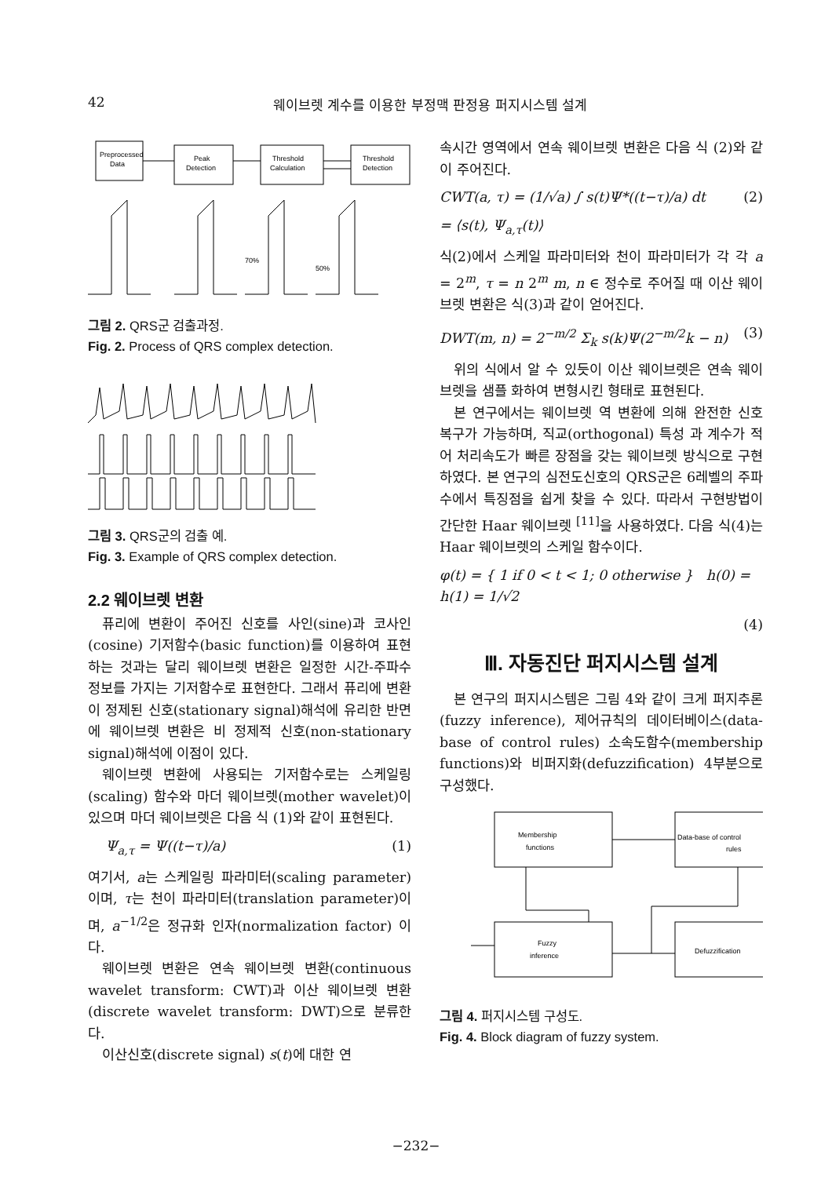42 웨이브렛 계수를 이용한 부정맥 판정용 퍼지시스템 설계
Preprocessed
Data
Peak
Detection
Threshold
Calculation
Threshold
Detection
70%
50%
그림 2. QRS군 검출과정.
Fig. 2. Process of QRS complex detection.
그림 3. QRS군의 검출 예.
Fig. 3. Example of QRS complex detection.
2.2 웨이브렛 변환
퓨리에 변환이 주어진 신호를 사인(sine)과 코사인(cosine) 기저함수(basic function)를 이용하여 표현하는 것과는 달리 웨이브렛 변환은 일정한 시간-주파수 정보를 가지는 기저함수로 표현한다. 그래서 퓨리에 변환이 정제된 신호(stationary signal)해석에 유리한 반면에 웨이브렛 변환은 비 정제적 신호(non-stationary signal)해석에 이점이 있다.
웨이브렛 변환에 사용되는 기저함수로는 스케일링(scaling) 함수와 마더 웨이브렛(mother wavelet)이 있으며 마더 웨이브렛은 다음 식 (1)와 같이 표현된다.
Ψ<sub>a,τ</sub> = Ψ((t−τ)/a) (1)
여기서, a는 스케일링 파라미터(scaling parameter)이며, τ는 천이 파라미터(translation parameter)이며, a<sup>−1/2</sup>은 정규화 인자(normalization factor) 이다.
웨이브렛 변환은 연속 웨이브렛 변환(continuous wavelet transform: CWT)과 이산 웨이브렛 변환(discrete wavelet transform: DWT)으로 분류한다.
이산신호(discrete signal) s(t)에 대한 연
속시간 영역에서 연속 웨이브렛 변환은 다음 식 (2)와 같이 주어진다.
CWT(a, τ) = (1/√a) ∫ s(t)Ψ*((t−τ)/a) dt (2)
= ⟨s(t), Ψ<sub>a,τ</sub>(t)⟩
식(2)에서 스케일 파라미터와 천이 파라미터가 각 각 a = 2<sup>m</sup>, τ = n 2<sup>m</sup> m, n ∈ 정수로 주어질 때 이산 웨이브렛 변환은 식(3)과 같이 얻어진다.
DWT(m, n) = 2<sup>−m/2</sup> Σ<sub>k</sub> s(k)Ψ(2<sup>−m/2</sup>k − n) (3)
위의 식에서 알 수 있듯이 이산 웨이브렛은 연속 웨이브렛을 샘플 화하여 변형시킨 형태로 표현된다.
본 연구에서는 웨이브렛 역 변환에 의해 완전한 신호 복구가 가능하며, 직교(orthogonal) 특성 과 계수가 적어 처리속도가 빠른 장점을 갖는 웨이브렛 방식으로 구현하였다. 본 연구의 심전도신호의 QRS군은 6레벨의 주파수에서 특징점을 쉽게 찾을 수 있다. 따라서 구현방법이 간단한 Haar 웨이브렛 <sup>[11]</sup>을 사용하였다. 다음 식(4)는 Haar 웨이브렛의 스케일 함수이다.
φ(t) = { 1 if 0 < t < 1; 0 otherwise } h(0) = h(1) = 1/√2
(4)
Ⅲ. 자동진단 퍼지시스템 설계
본 연구의 퍼지시스템은 그림 4와 같이 크게 퍼지추론(fuzzy inference), 제어규칙의 데이터베이스(data-base of control rules) 소속도함수(membership functions)와 비퍼지화(defuzzification) 4부분으로 구성했다.
Membership
functions
Data-base of control
rules
Fuzzy
inference
Defuzzification
그림 4. 퍼지시스템 구성도.
Fig. 4. Block diagram of fuzzy system.
−232−